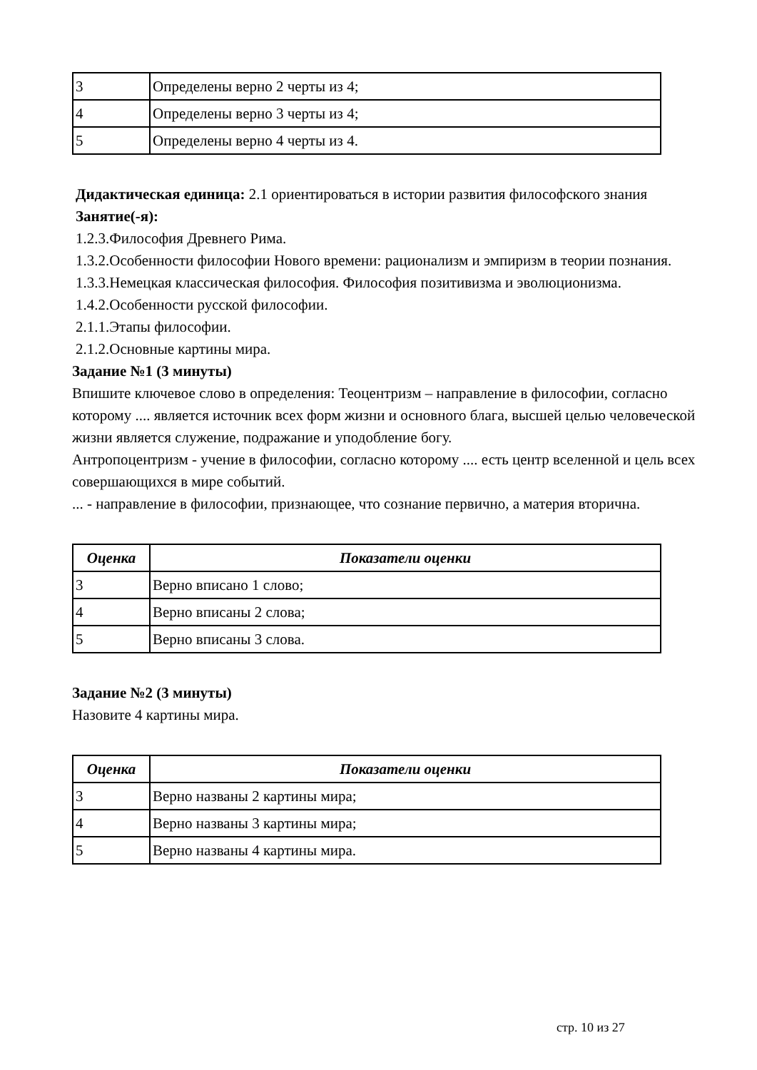| 3 | Определены верно 2 черты из 4; |
| 4 | Определены верно 3 черты из 4; |
| 5 | Определены верно 4 черты из 4. |
Дидактическая единица: 2.1 ориентироваться в истории развития философского знания
Занятие(-я):
1.2.3.Философия Древнего Рима.
1.3.2.Особенности философии Нового времени: рационализм и эмпиризм в теории познания.
1.3.3.Немецкая классическая философия. Философия позитивизма и эволюционизма.
1.4.2.Особенности русской философии.
2.1.1.Этапы философии.
2.1.2.Основные картины мира.
Задание №1 (3 минуты)
Впишите ключевое слово в определения: Теоцентризм – направление в философии, согласно которому .... является источник всех форм жизни и основного блага, высшей целью человеческой жизни является служение, подражание и уподобление богу.
Антропоцентризм - учение в философии, согласно которому .... есть центр вселенной и цель всех совершающихся в мире событий.
... - направление в философии, признающее, что сознание первично, а материя вторична.
| Оценка | Показатели оценки |
| --- | --- |
| 3 | Верно вписано 1 слово; |
| 4 | Верно вписаны 2 слова; |
| 5 | Верно вписаны 3 слова. |
Задание №2 (3 минуты)
Назовите 4 картины мира.
| Оценка | Показатели оценки |
| --- | --- |
| 3 | Верно названы 2 картины мира; |
| 4 | Верно названы 3 картины мира; |
| 5 | Верно названы 4 картины мира. |
стр. 10 из 27